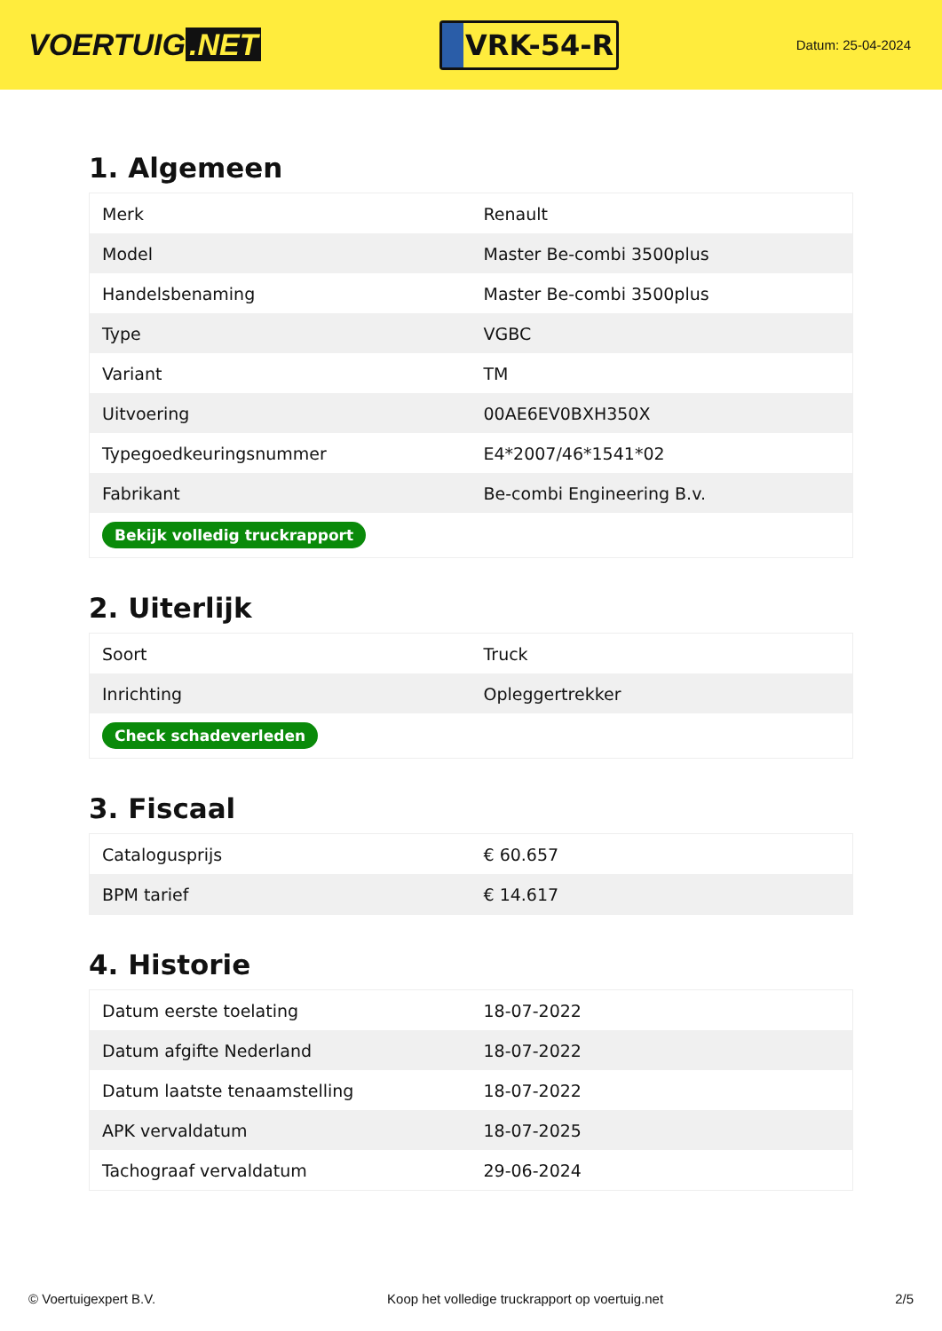VOERTUIG.NET
VRK-54-R
Datum: 25-04-2024
1. Algemeen
| Merk | Renault |
| Model | Master Be-combi 3500plus |
| Handelsbenaming | Master Be-combi 3500plus |
| Type | VGBC |
| Variant | TM |
| Uitvoering | 00AE6EV0BXH350X |
| Typegoedkeuringsnummer | E4*2007/46*1541*02 |
| Fabrikant | Be-combi Engineering B.v. |
| Bekijk volledig truckrapport | |
2. Uiterlijk
| Soort | Truck |
| Inrichting | Opleggertrekker |
| Check schadeverleden | |
3. Fiscaal
| Catalogusprijs | € 60.657 |
| BPM tarief | € 14.617 |
4. Historie
| Datum eerste toelating | 18-07-2022 |
| Datum afgifte Nederland | 18-07-2022 |
| Datum laatste tenaamstelling | 18-07-2022 |
| APK vervaldatum | 18-07-2025 |
| Tachograaf vervaldatum | 29-06-2024 |
© Voertuigexpert B.V. Koop het volledige truckrapport op voertuig.net 2/5